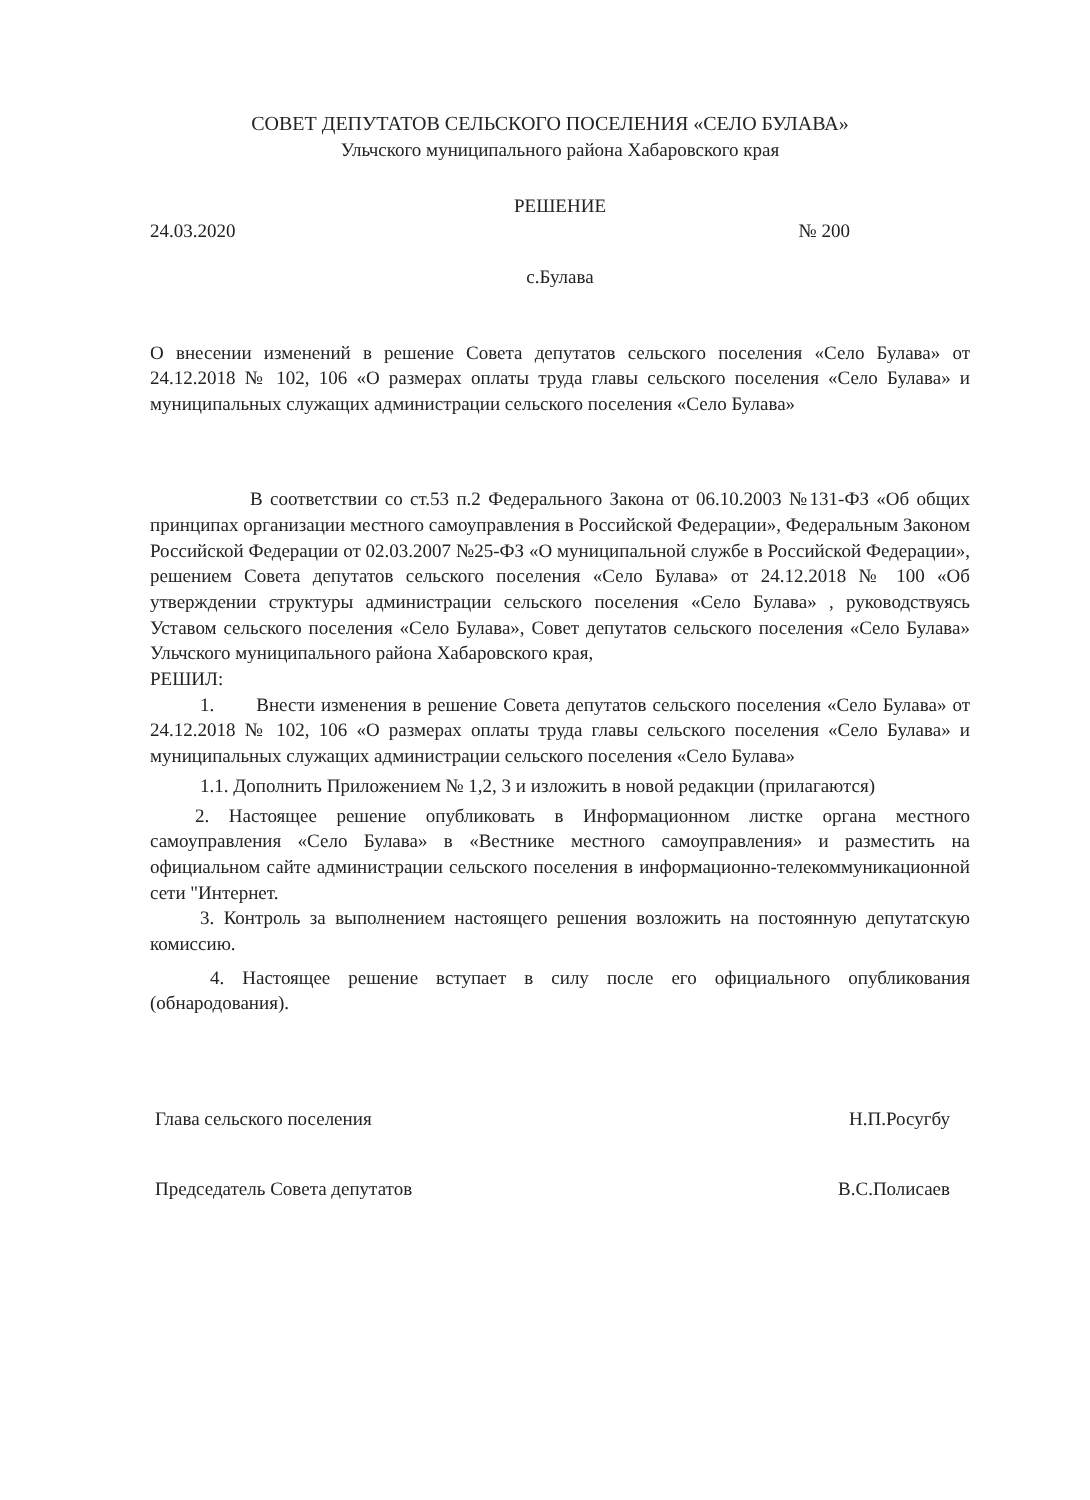СОВЕТ ДЕПУТАТОВ СЕЛЬСКОГО ПОСЕЛЕНИЯ «СЕЛО БУЛАВА»
Ульчского муниципального района Хабаровского края
РЕШЕНИЕ
24.03.2020 № 200
с.Булава
О внесении изменений в решение Совета депутатов сельского поселения «Село Булава» от 24.12.2018 № 102, 106 «О размерах оплаты труда главы сельского поселения «Село Булава» и муниципальных служащих администрации сельского поселения «Село Булава»
В соответствии со ст.53 п.2 Федерального Закона от 06.10.2003 №131-ФЗ «Об общих принципах организации местного самоуправления в Российской Федерации», Федеральным Законом Российской Федерации от 02.03.2007 №25-ФЗ «О муниципальной службе в Российской Федерации», решением Совета депутатов сельского поселения «Село Булава» от 24.12.2018 № 100 «Об утверждении структуры администрации сельского поселения «Село Булава» , руководствуясь Уставом сельского поселения «Село Булава», Совет депутатов сельского поселения «Село Булава» Ульчского муниципального района Хабаровского края,
РЕШИЛ:
1. Внести изменения в решение Совета депутатов сельского поселения «Село Булава» от 24.12.2018 № 102, 106 «О размерах оплаты труда главы сельского поселения «Село Булава» и муниципальных служащих администрации сельского поселения «Село Булава»
1.1. Дополнить Приложением № 1,2, 3 и изложить в новой редакции (прилагаются)
2. Настоящее решение опубликовать в Информационном листке органа местного самоуправления «Село Булава» в «Вестнике местного самоуправления» и разместить на официальном сайте администрации сельского поселения в информационно-телекоммуникационной сети "Интернет.
3. Контроль за выполнением настоящего решения возложить на постоянную депутатскую комиссию.
4. Настоящее решение вступает в силу после его официального опубликования (обнародования).
Глава сельского поселения Н.П.Росугбу
Председатель Совета депутатов В.С.Полисаев